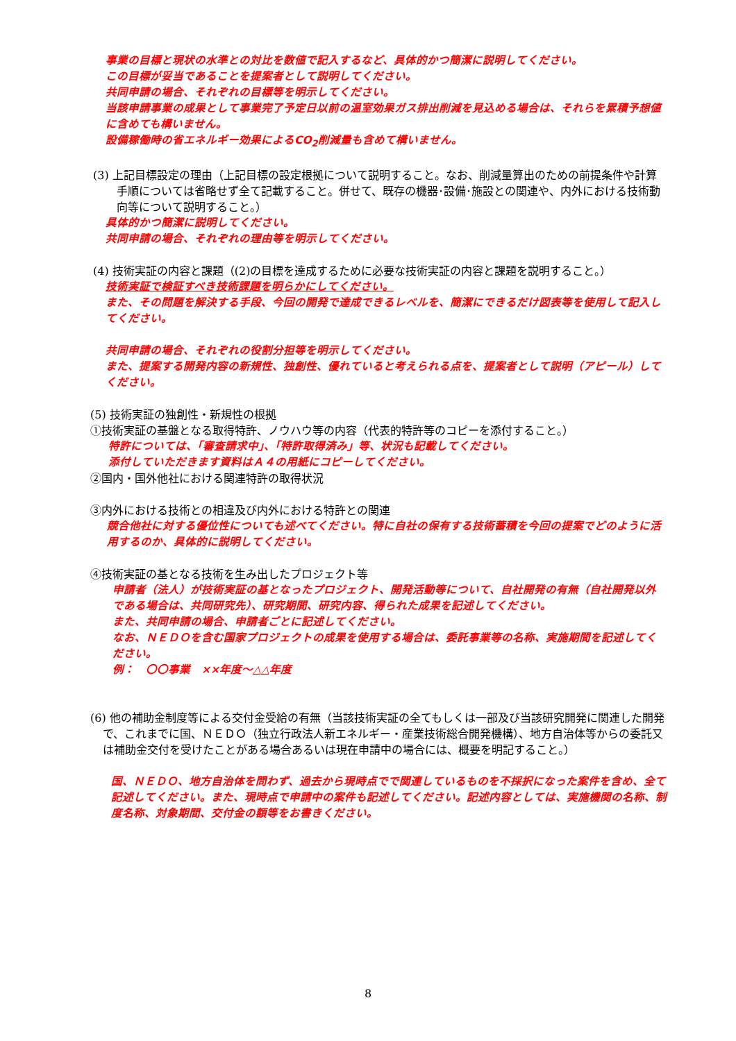事業の目標と現状の水準との対比を数値で記入するなど、具体的かつ簡潔に説明してください。
この目標が妥当であることを提案者として説明してください。
共同申請の場合、それぞれの目標等を明示してください。
当該申請事業の成果として事業完了予定日以前の温室効果ガス排出削減を見込める場合は、それらを累積予想値に含めても構いません。
設備稼働時の省エネルギー効果によるCO<sub>2</sub>削減量も含めて構いません。
(3) 上記目標設定の理由（上記目標の設定根拠について説明すること。なお、削減量算出のための前提条件や計算手順については省略せず全て記載すること。併せて、既存の機器･設備･施設との関連や、内外における技術動向等について説明すること。）
具体的かつ簡潔に説明してください。
共同申請の場合、それぞれの理由等を明示してください。
(4) 技術実証の内容と課題（(2)の目標を達成するために必要な技術実証の内容と課題を説明すること。）
技術実証で検証すべき技術課題を明らかにしてください。
また、その問題を解決する手段、今回の開発で達成できるレベルを、簡潔にできるだけ図表等を使用して記入してください。
共同申請の場合、それぞれの役割分担等を明示してください。
また、提案する開発内容の新規性、独創性、優れていると考えられる点を、提案者として説明（アピール）してください。
(5) 技術実証の独創性・新規性の根拠
①技術実証の基盤となる取得特許、ノウハウ等の内容（代表的特許等のコピーを添付すること。）
特許については、「審査請求中」、「特許取得済み」等、状況も記載してください。
添付していただきます資料はＡ４の用紙にコピーしてください。
②国内・国外他社における関連特許の取得状況
③内外における技術との相違及び内外における特許との関連
競合他社に対する優位性についても述べてください。特に自社の保有する技術蓄積を今回の提案でどのように活用するのか、具体的に説明してください。
④技術実証の基となる技術を生み出したプロジェクト等
申請者（法人）が技術実証の基となったプロジェクト、開発活動等について、自社開発の有無（自社開発以外である場合は、共同研究先）、研究期間、研究内容、得られた成果を記述してください。
また、共同申請の場合、申請者ごとに記述してください。
なお、ＮＥＤＯを含む国家プロジェクトの成果を使用する場合は、委託事業等の名称、実施期間を記述してください。
例：　〇〇事業　××年度～△△年度
(6) 他の補助金制度等による交付金受給の有無（当該技術実証の全てもしくは一部及び当該研究開発に関連した開発で、これまでに国、ＮＥＤＯ（独立行政法人新エネルギー・産業技術総合開発機構）、地方自治体等からの委託又は補助金交付を受けたことがある場合あるいは現在申請中の場合には、概要を明記すること。）
国、ＮＥＤＯ、地方自治体を問わず、過去から現時点でで関連しているものを不採択になった案件を含め、全て記述してください。また、現時点で申請中の案件も記述してください。記述内容としては、実施機関の名称、制度名称、対象期間、交付金の額等をお書きください。
8